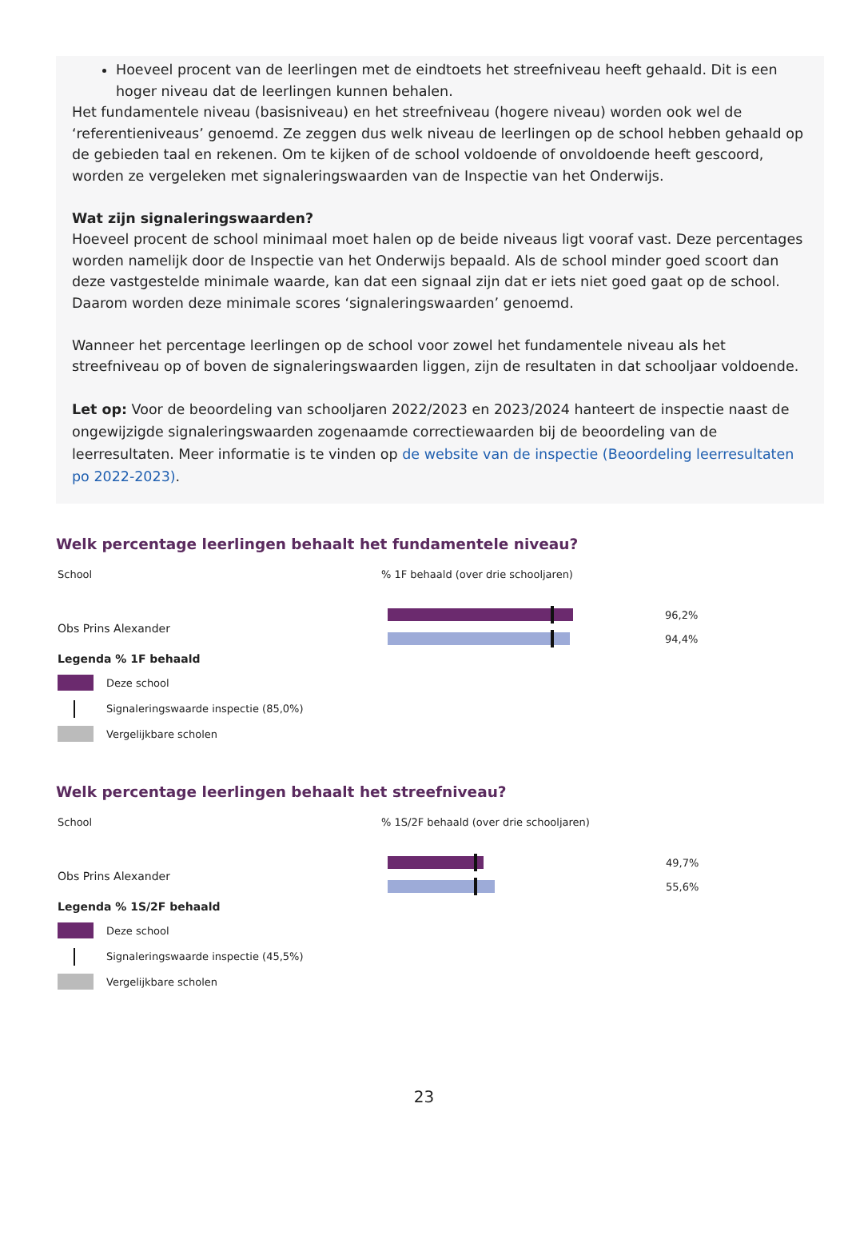Hoeveel procent van de leerlingen met de eindtoets het streefniveau heeft gehaald. Dit is een hoger niveau dat de leerlingen kunnen behalen.
Het fundamentele niveau (basisniveau) en het streefniveau (hogere niveau) worden ook wel de ‘referentieniveaus’ genoemd. Ze zeggen dus welk niveau de leerlingen op de school hebben gehaald op de gebieden taal en rekenen. Om te kijken of de school voldoende of onvoldoende heeft gescoord, worden ze vergeleken met signaleringswaarden van de Inspectie van het Onderwijs.
Wat zijn signaleringswaarden?
Hoeveel procent de school minimaal moet halen op de beide niveaus ligt vooraf vast. Deze percentages worden namelijk door de Inspectie van het Onderwijs bepaald. Als de school minder goed scoort dan deze vastgestelde minimale waarde, kan dat een signaal zijn dat er iets niet goed gaat op de school. Daarom worden deze minimale scores ‘signaleringswaarden’ genoemd.
Wanneer het percentage leerlingen op de school voor zowel het fundamentele niveau als het streefniveau op of boven de signaleringswaarden liggen, zijn de resultaten in dat schooljaar voldoende.
Let op: Voor de beoordeling van schooljaren 2022/2023 en 2023/2024 hanteert de inspectie naast de ongewijzigde signaleringswaarden zogenaamde correctiewaarden bij de beoordeling van de leerresultaten. Meer informatie is te vinden op de website van de inspectie (Beoordeling leerresultaten po 2022-2023).
Welk percentage leerlingen behaalt het fundamentele niveau?
School
Obs Prins Alexander
Legenda % 1F behaald
Deze school
Signaleringswaarde inspectie (85,0%)
Vergelijkbare scholen
% 1F behaald (over drie schooljaren)
96,2%
94,4%
Welk percentage leerlingen behaalt het streefniveau?
School
Obs Prins Alexander
Legenda % 1S/2F behaald
Deze school
Signaleringswaarde inspectie (45,5%)
Vergelijkbare scholen
% 1S/2F behaald (over drie schooljaren)
49,7%
55,6%
23